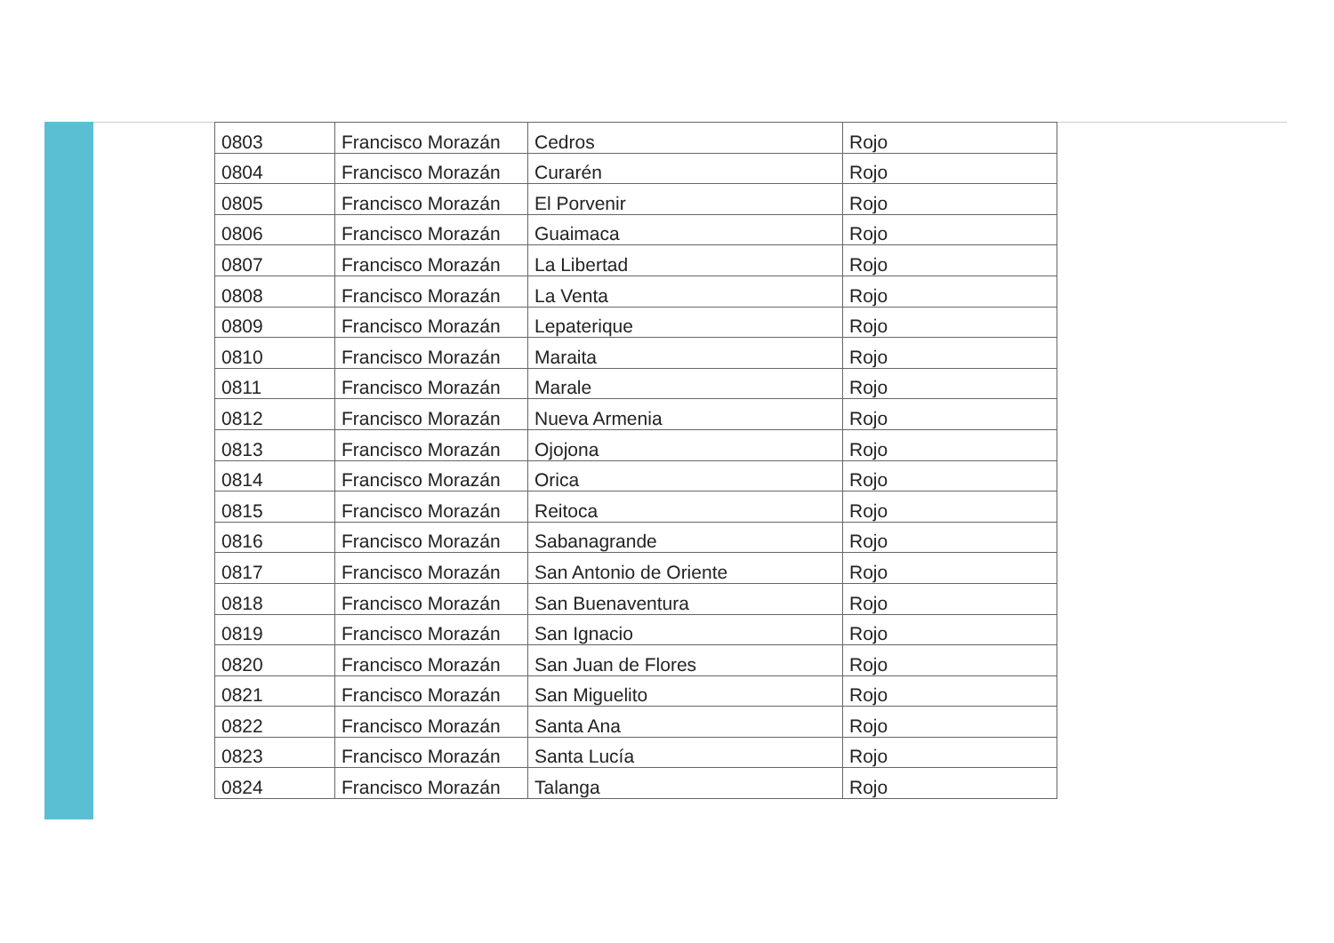| 0803 | Francisco Morazán | Cedros | Rojo |
| 0804 | Francisco Morazán | Curarén | Rojo |
| 0805 | Francisco Morazán | El Porvenir | Rojo |
| 0806 | Francisco Morazán | Guaimaca | Rojo |
| 0807 | Francisco Morazán | La Libertad | Rojo |
| 0808 | Francisco Morazán | La Venta | Rojo |
| 0809 | Francisco Morazán | Lepaterique | Rojo |
| 0810 | Francisco Morazán | Maraita | Rojo |
| 0811 | Francisco Morazán | Marale | Rojo |
| 0812 | Francisco Morazán | Nueva Armenia | Rojo |
| 0813 | Francisco Morazán | Ojojona | Rojo |
| 0814 | Francisco Morazán | Orica | Rojo |
| 0815 | Francisco Morazán | Reitoca | Rojo |
| 0816 | Francisco Morazán | Sabanagrande | Rojo |
| 0817 | Francisco Morazán | San Antonio de Oriente | Rojo |
| 0818 | Francisco Morazán | San Buenaventura | Rojo |
| 0819 | Francisco Morazán | San Ignacio | Rojo |
| 0820 | Francisco Morazán | San Juan de Flores | Rojo |
| 0821 | Francisco Morazán | San Miguelito | Rojo |
| 0822 | Francisco Morazán | Santa Ana | Rojo |
| 0823 | Francisco Morazán | Santa Lucía | Rojo |
| 0824 | Francisco Morazán | Talanga | Rojo |